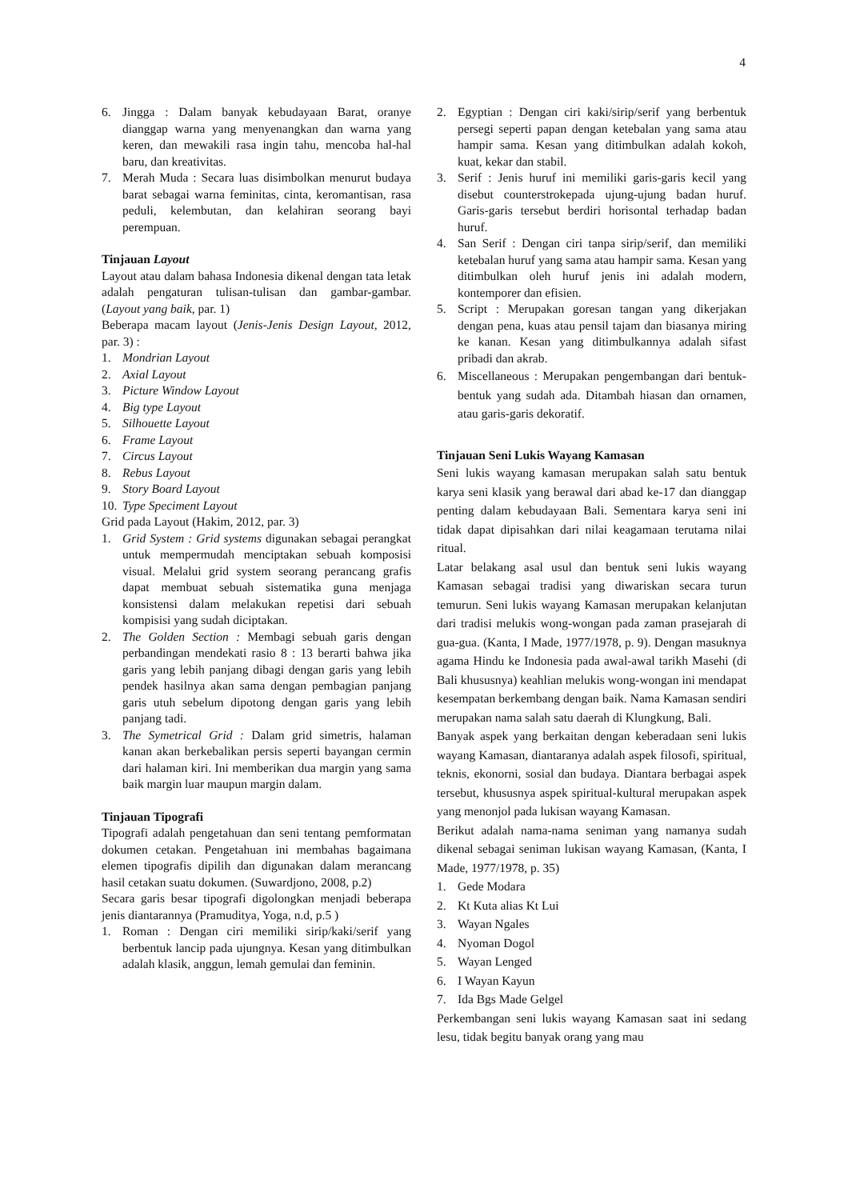4
6. Jingga : Dalam banyak kebudayaan Barat, oranye dianggap warna yang menyenangkan dan warna yang keren, dan mewakili rasa ingin tahu, mencoba hal-hal baru, dan kreativitas.
7. Merah Muda : Secara luas disimbolkan menurut budaya barat sebagai warna feminitas, cinta, keromantisan, rasa peduli, kelembutan, dan kelahiran seorang bayi perempuan.
Tinjauan Layout
Layout atau dalam bahasa Indonesia dikenal dengan tata letak adalah pengaturan tulisan-tulisan dan gambar-gambar. (Layout yang baik, par. 1)
Beberapa macam layout (Jenis-Jenis Design Layout, 2012, par. 3) :
1. Mondrian Layout
2. Axial Layout
3. Picture Window Layout
4. Big type Layout
5. Silhouette Layout
6. Frame Layout
7. Circus Layout
8. Rebus Layout
9. Story Board Layout
10. Type Speciment Layout
Grid pada Layout (Hakim, 2012, par. 3)
1. Grid System : Grid systems digunakan sebagai perangkat untuk mempermudah menciptakan sebuah komposisi visual. Melalui grid system seorang perancang grafis dapat membuat sebuah sistematika guna menjaga konsistensi dalam melakukan repetisi dari sebuah kompisisi yang sudah diciptakan.
2. The Golden Section : Membagi sebuah garis dengan perbandingan mendekati rasio 8 : 13 berarti bahwa jika garis yang lebih panjang dibagi dengan garis yang lebih pendek hasilnya akan sama dengan pembagian panjang garis utuh sebelum dipotong dengan garis yang lebih panjang tadi.
3. The Symetrical Grid : Dalam grid simetris, halaman kanan akan berkebalikan persis seperti bayangan cermin dari halaman kiri. Ini memberikan dua margin yang sama baik margin luar maupun margin dalam.
Tinjauan Tipografi
Tipografi adalah pengetahuan dan seni tentang pemformatan dokumen cetakan. Pengetahuan ini membahas bagaimana elemen tipografis dipilih dan digunakan dalam merancang hasil cetakan suatu dokumen. (Suwardjono, 2008, p.2)
Secara garis besar tipografi digolongkan menjadi beberapa jenis diantarannya (Pramuditya, Yoga, n.d, p.5 )
1. Roman : Dengan ciri memiliki sirip/kaki/serif yang berbentuk lancip pada ujungnya. Kesan yang ditimbulkan adalah klasik, anggun, lemah gemulai dan feminin.
2. Egyptian : Dengan ciri kaki/sirip/serif yang berbentuk persegi seperti papan dengan ketebalan yang sama atau hampir sama. Kesan yang ditimbulkan adalah kokoh, kuat, kekar dan stabil.
3. Serif : Jenis huruf ini memiliki garis-garis kecil yang disebut counterstrokepada ujung-ujung badan huruf. Garis-garis tersebut berdiri horisontal terhadap badan huruf.
4. San Serif : Dengan ciri tanpa sirip/serif, dan memiliki ketebalan huruf yang sama atau hampir sama. Kesan yang ditimbulkan oleh huruf jenis ini adalah modern, kontemporer dan efisien.
5. Script : Merupakan goresan tangan yang dikerjakan dengan pena, kuas atau pensil tajam dan biasanya miring ke kanan. Kesan yang ditimbulkannya adalah sifast pribadi dan akrab.
6. Miscellaneous : Merupakan pengembangan dari bentuk-bentuk yang sudah ada. Ditambah hiasan dan ornamen, atau garis-garis dekoratif.
Tinjauan Seni Lukis Wayang Kamasan
Seni lukis wayang kamasan merupakan salah satu bentuk karya seni klasik yang berawal dari abad ke-17 dan dianggap penting dalam kebudayaan Bali. Sementara karya seni ini tidak dapat dipisahkan dari nilai keagamaan terutama nilai ritual.
Latar belakang asal usul dan bentuk seni lukis wayang Kamasan sebagai tradisi yang diwariskan secara turun temurun. Seni lukis wayang Kamasan merupakan kelanjutan dari tradisi melukis wong-wongan pada zaman prasejarah di gua-gua. (Kanta, I Made, 1977/1978, p. 9). Dengan masuknya agama Hindu ke Indonesia pada awal-awal tarikh Masehi (di Bali khususnya) keahlian melukis wong-wongan ini mendapat kesempatan berkembang dengan baik. Nama Kamasan sendiri merupakan nama salah satu daerah di Klungkung, Bali.
Banyak aspek yang berkaitan dengan keberadaan seni lukis wayang Kamasan, diantaranya adalah aspek filosofi, spiritual, teknis, ekonorni, sosial dan budaya. Diantara berbagai aspek tersebut, khususnya aspek spiritual-kultural merupakan aspek yang menonjol pada lukisan wayang Kamasan.
Berikut adalah nama-nama seniman yang namanya sudah dikenal sebagai seniman lukisan wayang Kamasan, (Kanta, I Made, 1977/1978, p. 35)
1. Gede Modara
2. Kt Kuta alias Kt Lui
3. Wayan Ngales
4. Nyoman Dogol
5. Wayan Lenged
6. I Wayan Kayun
7. Ida Bgs Made Gelgel
Perkembangan seni lukis wayang Kamasan saat ini sedang lesu, tidak begitu banyak orang yang mau